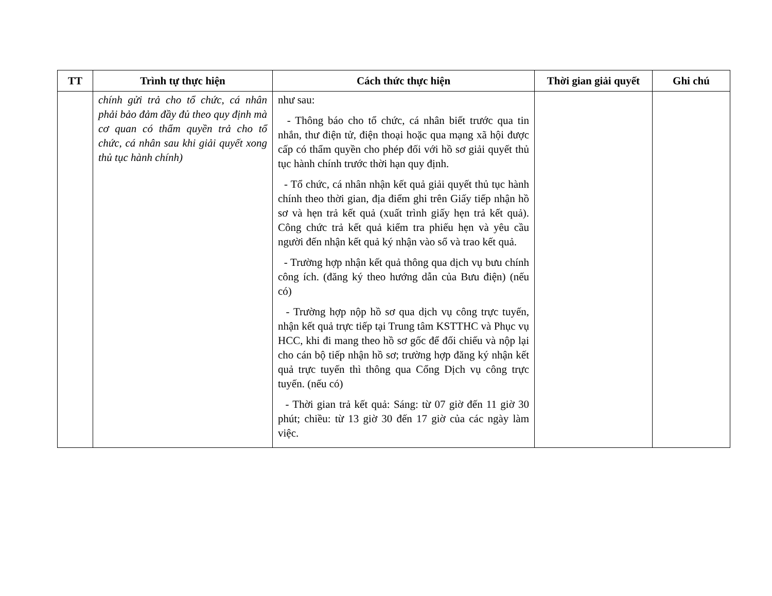| TT | Trình tự thực hiện | Cách thức thực hiện | Thời gian giải quyết | Ghi chú |
| --- | --- | --- | --- | --- |
| | chính gửi trả cho tổ chức, cá nhân phải bảo đảm đầy đủ theo quy định mà cơ quan có thẩm quyền trả cho tổ chức, cá nhân sau khi giải quyết xong thủ tục hành chính) | như sau: - Thông báo cho tổ chức, cá nhân biết trước qua tin nhắn, thư điện tử, điện thoại hoặc qua mạng xã hội được cấp có thẩm quyền cho phép đối với hồ sơ giải quyết thủ tục hành chính trước thời hạn quy định. - Tổ chức, cá nhân nhận kết quả giải quyết thủ tục hành chính theo thời gian, địa điểm ghi trên Giấy tiếp nhận hồ sơ và hẹn trả kết quả (xuất trình giấy hẹn trả kết quả). Công chức trả kết quả kiểm tra phiếu hẹn và yêu cầu người đến nhận kết quả ký nhận vào sổ và trao kết quả. - Trường hợp nhận kết quả thông qua dịch vụ bưu chính công ích. (đăng ký theo hướng dẫn của Bưu điện) (nếu có) - Trường hợp nộp hồ sơ qua dịch vụ công trực tuyến, nhận kết quả trực tiếp tại Trung tâm KSTTHC và Phục vụ HCC, khi đi mang theo hồ sơ gốc để đối chiếu và nộp lại cho cán bộ tiếp nhận hồ sơ; trường hợp đăng ký nhận kết quả trực tuyến thì thông qua Cổng Dịch vụ công trực tuyến. (nếu có) - Thời gian trả kết quả: Sáng: từ 07 giờ đến 11 giờ 30 phút; chiều: từ 13 giờ 30 đến 17 giờ của các ngày làm việc. | | |